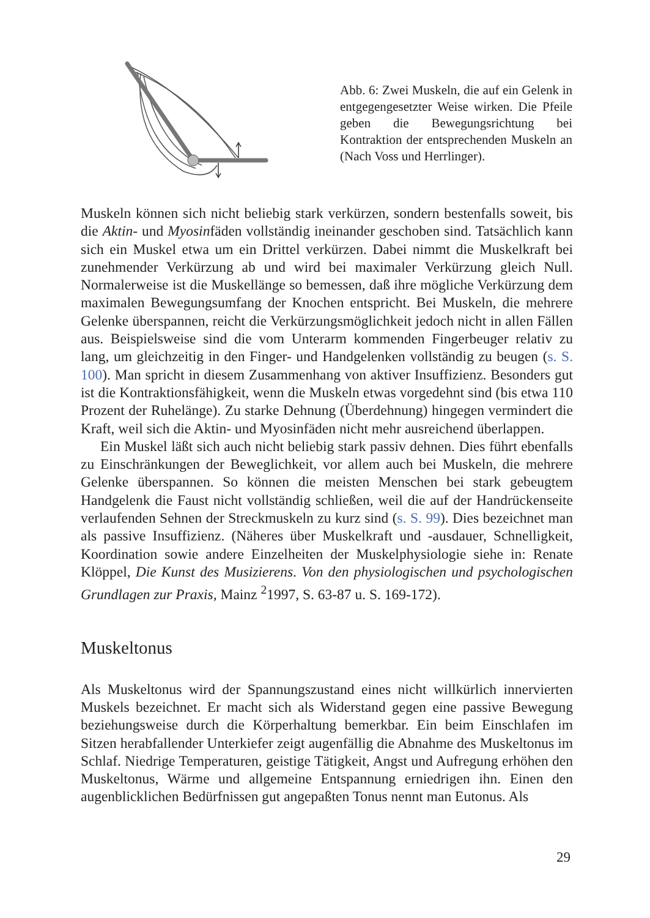Abb. 6: Zwei Muskeln, die auf ein Gelenk in entgegengesetzter Weise wirken. Die Pfeile geben die Bewegungsrichtung bei Kontraktion der entsprechenden Muskeln an (Nach Voss und Herrlinger).
Muskeln können sich nicht beliebig stark verkürzen, sondern bestenfalls soweit, bis die Aktin- und Myosinfäden vollständig ineinander geschoben sind. Tatsächlich kann sich ein Muskel etwa um ein Drittel verkürzen. Dabei nimmt die Muskelkraft bei zunehmender Verkürzung ab und wird bei maximaler Verkürzung gleich Null. Normalerweise ist die Muskellänge so bemessen, daß ihre mögliche Verkürzung dem maximalen Bewegungsumfang der Knochen entspricht. Bei Muskeln, die mehrere Gelenke überspannen, reicht die Verkürzungsmöglichkeit jedoch nicht in allen Fällen aus. Beispielsweise sind die vom Unterarm kommenden Fingerbeuger relativ zu lang, um gleichzeitig in den Finger- und Handgelenken vollständig zu beugen (s. S. 100). Man spricht in diesem Zusammenhang von aktiver Insuffizienz. Besonders gut ist die Kontraktionsfähigkeit, wenn die Muskeln etwas vorgedehnt sind (bis etwa 110 Prozent der Ruhelänge). Zu starke Dehnung (Überdehnung) hingegen vermindert die Kraft, weil sich die Aktin- und Myosinfäden nicht mehr ausreichend überlappen.
Ein Muskel läßt sich auch nicht beliebig stark passiv dehnen. Dies führt ebenfalls zu Einschränkungen der Beweglichkeit, vor allem auch bei Muskeln, die mehrere Gelenke überspannen. So können die meisten Menschen bei stark gebeugtem Handgelenk die Faust nicht vollständig schließen, weil die auf der Handrückenseite verlaufenden Sehnen der Streckmuskeln zu kurz sind (s. S. 99). Dies bezeichnet man als passive Insuffizienz. (Näheres über Muskelkraft und -ausdauer, Schnelligkeit, Koordination sowie andere Einzelheiten der Muskelphysiologie siehe in: Renate Klöppel, Die Kunst des Musizierens. Von den physiologischen und psychologischen Grundlagen zur Praxis, Mainz <sup>2</sup>1997, S. 63-87 u. S. 169-172).
Muskeltonus
Als Muskeltonus wird der Spannungszustand eines nicht willkürlich innervierten Muskels bezeichnet. Er macht sich als Widerstand gegen eine passive Bewegung beziehungsweise durch die Körperhaltung bemerkbar. Ein beim Einschlafen im Sitzen herabfallender Unterkiefer zeigt augenfällig die Abnahme des Muskeltonus im Schlaf. Niedrige Temperaturen, geistige Tätigkeit, Angst und Aufregung erhöhen den Muskeltonus, Wärme und allgemeine Entspannung erniedrigen ihn. Einen den augenblicklichen Bedürfnissen gut angepaßten Tonus nennt man Eutonus. Als
29